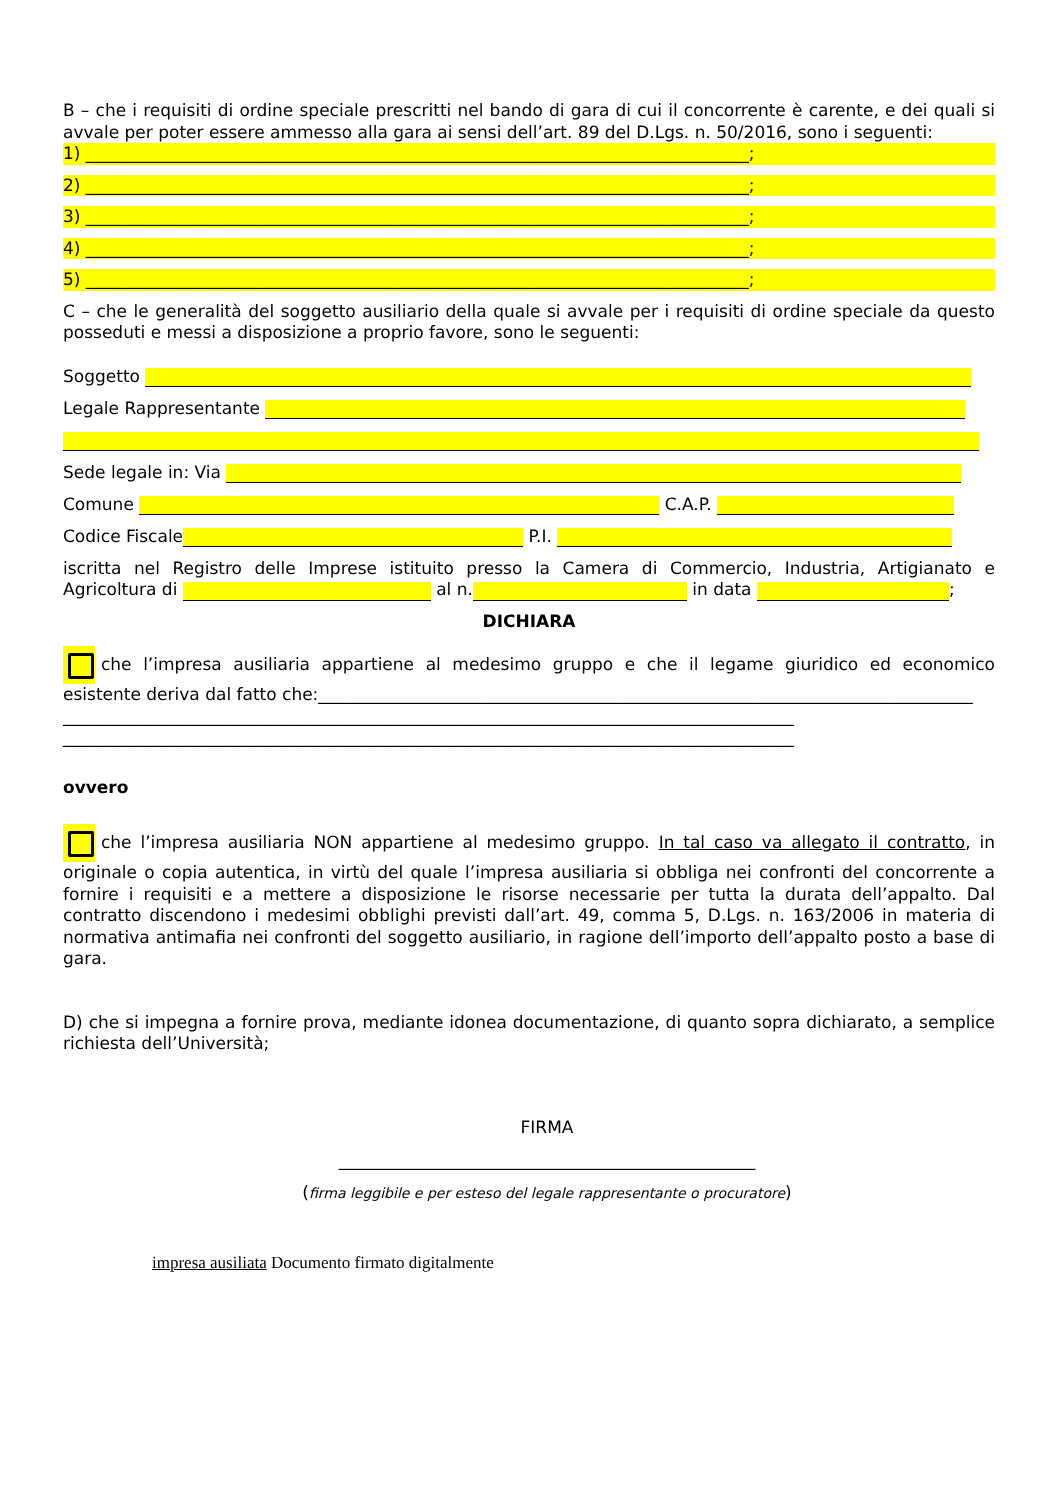B – che i requisiti di ordine speciale prescritti nel bando di gara di cui il concorrente è carente, e dei quali si avvale per poter essere ammesso alla gara ai sensi dell’art. 89 del D.Lgs. n. 50/2016, sono i seguenti:
1) ______________________________________________________________________________;
2) ______________________________________________________________________________;
3) ______________________________________________________________________________;
4) ______________________________________________________________________________;
5) ______________________________________________________________________________;
C – che le generalità del soggetto ausiliario della quale si avvale per i requisiti di ordine speciale da questo posseduti e messi a disposizione a proprio favore, sono le seguenti:
Soggetto
Legale Rappresentante
Sede legale in: Via
Comune C.A.P.
Codice Fiscale P.I.
iscritta nel Registro delle Imprese istituito presso la Camera di Commercio, Industria, Artigianato e Agricoltura di al n. in data ;
DICHIARA
che l’impresa ausiliaria appartiene al medesimo gruppo e che il legame giuridico ed economico esistente deriva dal fatto che:_____________________________________________________________________________
______________________________________________________________________________________
______________________________________________________________________________________
ovvero
che l’impresa ausiliaria NON appartiene al medesimo gruppo. In tal caso va allegato il contratto, in originale o copia autentica, in virtù del quale l’impresa ausiliaria si obbliga nei confronti del concorrente a fornire i requisiti e a mettere a disposizione le risorse necessarie per tutta la durata dell’appalto. Dal contratto discendono i medesimi obblighi previsti dall’art. 49, comma 5, D.Lgs. n. 163/2006 in materia di normativa antimafia nei confronti del soggetto ausiliario, in ragione dell’importo dell’appalto posto a base di gara.
D) che si impegna a fornire prova, mediante idonea documentazione, di quanto sopra dichiarato, a semplice richiesta dell’Università;
FIRMA
_________________________________________________
(firma leggibile e per esteso del legale rappresentante o procuratore)
impresa ausiliata Documento firmato digitalmente